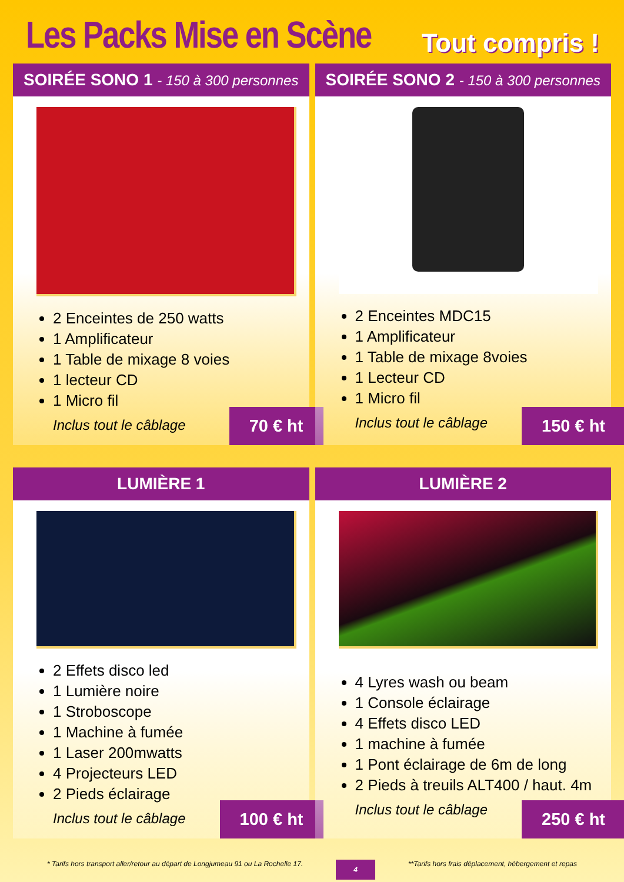Les Packs Mise en Scène
Tout compris !
SOIRÉE SONO 1 - 150 à 300 personnes
2 Enceintes de 250 watts
1 Amplificateur
1 Table de mixage 8 voies
1 lecteur CD
1 Micro fil
Inclus tout le câblage
70 € ht
SOIRÉE SONO 2 - 150 à 300 personnes
2 Enceintes MDC15
1 Amplificateur
1 Table de mixage 8voies
1 Lecteur CD
1 Micro fil
Inclus tout le câblage
150 € ht
LUMIÈRE 1
2 Effets disco led
1 Lumière noire
1 Stroboscope
1 Machine à fumée
1 Laser 200mwatts
4 Projecteurs LED
2 Pieds éclairage
Inclus tout le câblage
100 € ht
LUMIÈRE 2
4 Lyres wash ou beam
1 Console éclairage
4 Effets disco LED
1 machine à fumée
1 Pont éclairage de 6m de long
2 Pieds à treuils ALT400 / haut. 4m
Inclus tout le câblage
250 € ht
* Tarifs hors transport aller/retour au départ de Longjumeau 91 ou La Rochelle 17. 4 **Tarifs hors frais déplacement, hébergement et repas